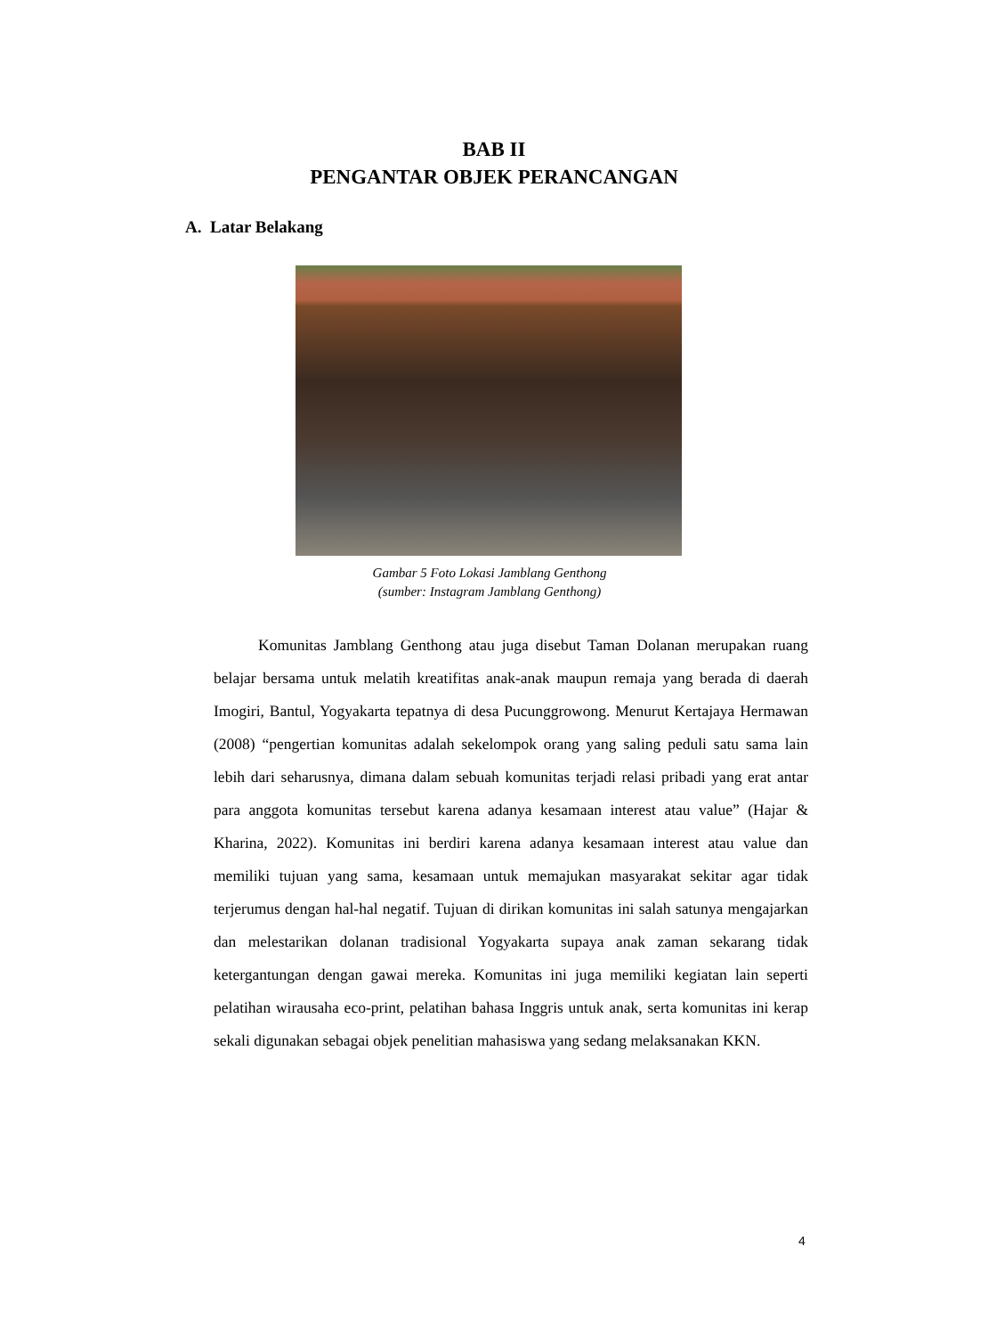BAB II
PENGANTAR OBJEK PERANCANGAN
A. Latar Belakang
Gambar 5 Foto Lokasi Jamblang Genthong
(sumber: Instagram Jamblang Genthong)
Komunitas Jamblang Genthong atau juga disebut Taman Dolanan merupakan ruang belajar bersama untuk melatih kreatifitas anak-anak maupun remaja yang berada di daerah Imogiri, Bantul, Yogyakarta tepatnya di desa Pucunggrowong. Menurut Kertajaya Hermawan (2008) “pengertian komunitas adalah sekelompok orang yang saling peduli satu sama lain lebih dari seharusnya, dimana dalam sebuah komunitas terjadi relasi pribadi yang erat antar para anggota komunitas tersebut karena adanya kesamaan interest atau value” (Hajar & Kharina, 2022). Komunitas ini berdiri karena adanya kesamaan interest atau value dan memiliki tujuan yang sama, kesamaan untuk memajukan masyarakat sekitar agar tidak terjerumus dengan hal-hal negatif. Tujuan di dirikan komunitas ini salah satunya mengajarkan dan melestarikan dolanan tradisional Yogyakarta supaya anak zaman sekarang tidak ketergantungan dengan gawai mereka. Komunitas ini juga memiliki kegiatan lain seperti pelatihan wirausaha eco-print, pelatihan bahasa Inggris untuk anak, serta komunitas ini kerap sekali digunakan sebagai objek penelitian mahasiswa yang sedang melaksanakan KKN.
4